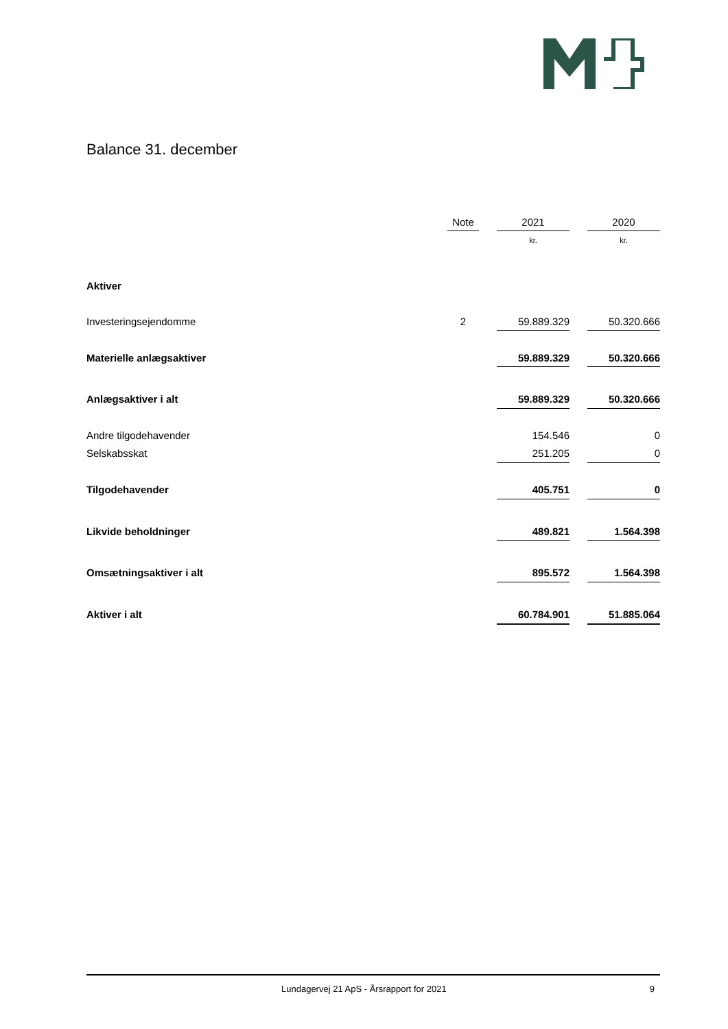Balance 31. december
| | Note | | 2021 | | 2020 |
| | | | kr. | | kr. |
| Aktiver | | | | | |
| Investeringsejendomme | 2 | | 59.889.329 | | 50.320.666 |
| Materielle anlægsaktiver | | | 59.889.329 | | 50.320.666 |
| Anlægsaktiver i alt | | | 59.889.329 | | 50.320.666 |
| Andre tilgodehavender | | | 154.546 | | 0 |
| Selskabsskat | | | 251.205 | | 0 |
| Tilgodehavender | | | 405.751 | | 0 |
| Likvide beholdninger | | | 489.821 | | 1.564.398 |
| Omsætningsaktiver i alt | | | 895.572 | | 1.564.398 |
| Aktiver i alt | | | 60.784.901 | | 51.885.064 |
Lundagervej 21 ApS - Årsrapport for 2021
9